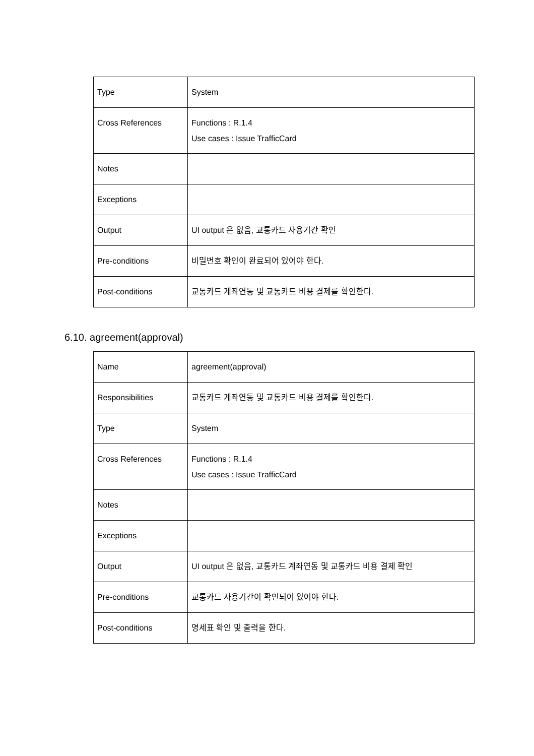| Type | System |
| Cross References | Functions : R.1.4 Use cases : Issue TrafficCard |
| Notes | |
| Exceptions | |
| Output | UI output 은 없음, 교통카드 사용기간 확인 |
| Pre-conditions | 비밀번호 확인이 완료되어 있어야 한다. |
| Post-conditions | 교통카드 계좌연동 및 교통카드 비용 결제를 확인한다. |
6.10. agreement(approval)
| Name | agreement(approval) |
| Responsibilities | 교통카드 계좌연동 및 교통카드 비용 결제를 확인한다. |
| Type | System |
| Cross References | Functions : R.1.4 Use cases : Issue TrafficCard |
| Notes | |
| Exceptions | |
| Output | UI output 은 없음, 교통카드 계좌연동 및 교통카드 비용 결제 확인 |
| Pre-conditions | 교통카드 사용기간이 확인되어 있어야 한다. |
| Post-conditions | 명세표 확인 및 출력을 한다. |